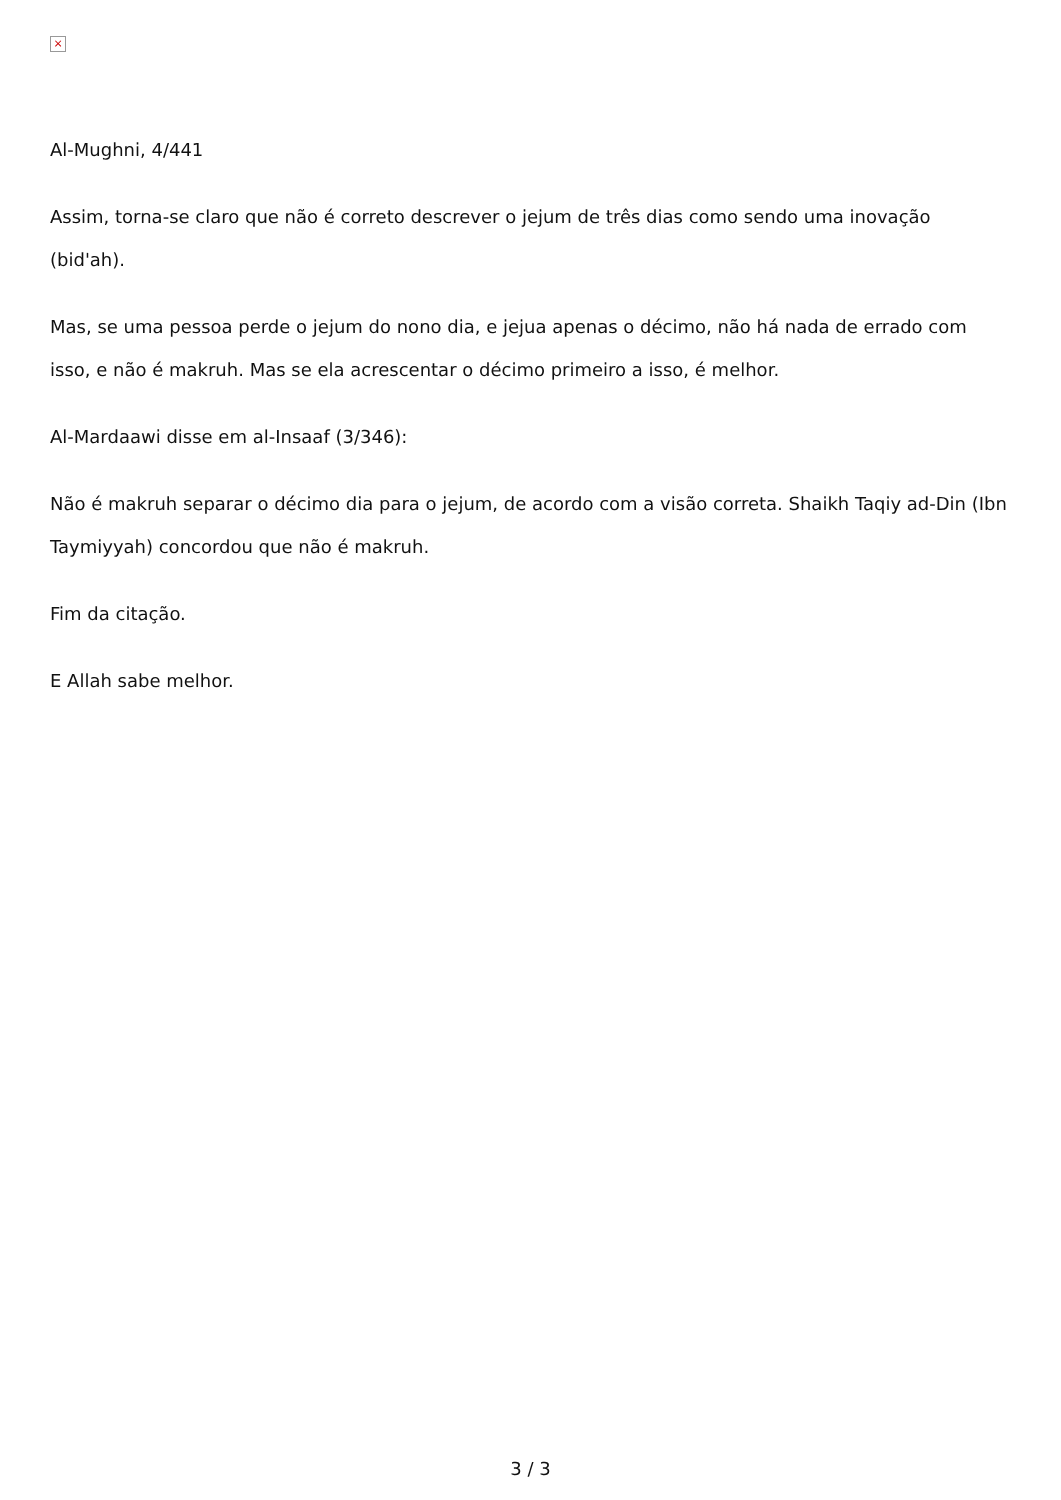×
Al-Mughni, 4/441
Assim, torna-se claro que não é correto descrever o jejum de três dias como sendo uma inovação (bid'ah).
Mas, se uma pessoa perde o jejum do nono dia, e jejua apenas o décimo, não há nada de errado com isso, e não é makruh. Mas se ela acrescentar o décimo primeiro a isso, é melhor.
Al-Mardaawi disse em al-Insaaf (3/346):
Não é makruh separar o décimo dia para o jejum, de acordo com a visão correta. Shaikh Taqiy ad-Din (Ibn Taymiyyah) concordou que não é makruh.
Fim da citação.
E Allah sabe melhor.
3 / 3